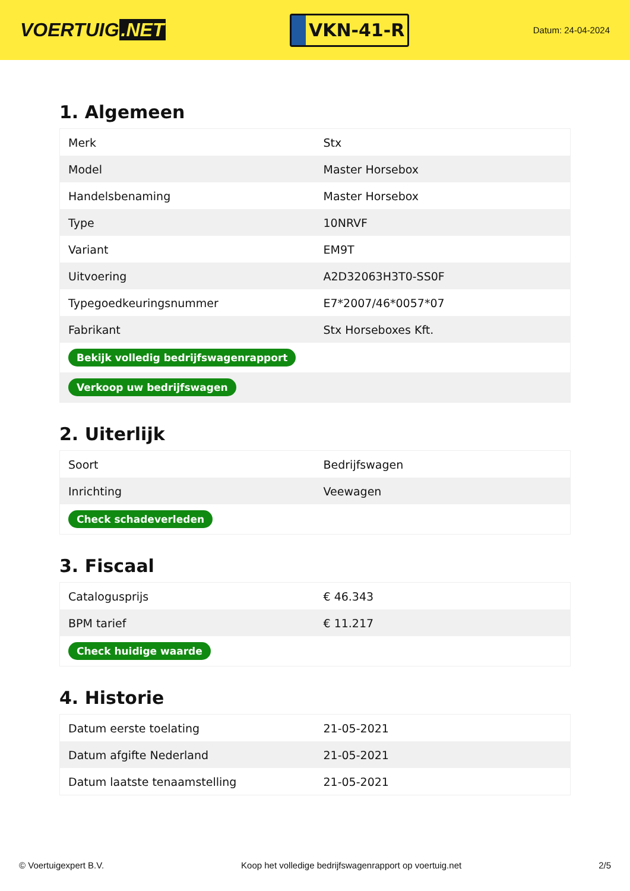VOERTUIG.NET
VKN-41-R
Datum: 24-04-2024
1. Algemeen
| Merk | Stx |
| Model | Master Horsebox |
| Handelsbenaming | Master Horsebox |
| Type | 10NRVF |
| Variant | EM9T |
| Uitvoering | A2D32063H3T0-SS0F |
| Typegoedkeuringsnummer | E7*2007/46*0057*07 |
| Fabrikant | Stx Horseboxes Kft. |
| Bekijk volledig bedrijfswagenrapport | |
| Verkoop uw bedrijfswagen | |
2. Uiterlijk
| Soort | Bedrijfswagen |
| Inrichting | Veewagen |
| Check schadeverleden | |
3. Fiscaal
| Catalogusprijs | € 46.343 |
| BPM tarief | € 11.217 |
| Check huidige waarde | |
4. Historie
| Datum eerste toelating | 21-05-2021 |
| Datum afgifte Nederland | 21-05-2021 |
| Datum laatste tenaamstelling | 21-05-2021 |
© Voertuigexpert B.V. Koop het volledige bedrijfswagenrapport op voertuig.net 2/5